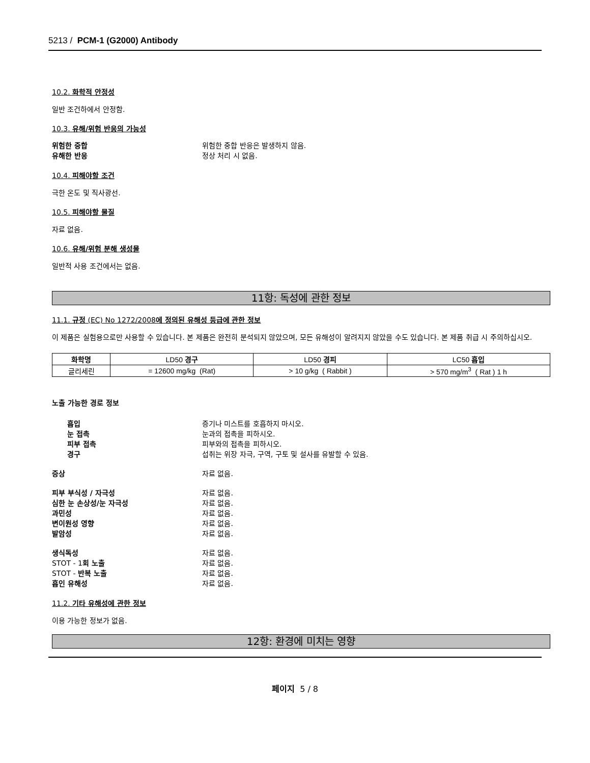5213 / PCM-1 (G2000) Antibody
10.2. 화학적 안정성
일반 조건하에서 안정함.
10.3. 유해/위험 반응의 가능성
위험한 중합 위험한 중합 반응은 발생하지 않음. 유해한 반응 정상 처리 시 없음.
10.4. 피해야할 조건
극한 온도 및 직사광선.
10.5. 피해야할 물질
자료 없음.
10.6. 유해/위험 분해 생성물
일반적 사용 조건에서는 없음.
11항: 독성에 관한 정보
11.1. 규정 (EC) No 1272/2008에 정의된 유해성 등급에 관한 정보
이 제품은 실험용으로만 사용할 수 있습니다. 본 제품은 완전히 분석되지 않았으며, 모든 유해성이 알려지지 않았을 수도 있습니다. 본 제품 취급 시 주의하십시오.
| 화학명 | LD50 경구 | LD50 경피 | LC50 흡입 |
| --- | --- | --- | --- |
| 글리세린 | = 12600 mg/kg (Rat) | > 10 g/kg ( Rabbit ) | > 570 mg/m<sup>3</sup> ( Rat ) 1 h |
노출 가능한 경로 정보
흡입 증기나 미스트를 호흡하지 마시오. 눈 접촉 눈과의 접촉을 피하시오. 피부 접촉 피부와의 접촉을 피하시오. 경구 섭취는 위장 자극, 구역, 구토 및 설사를 유발할 수 있음.
증상 자료 없음.
피부 부식성 / 자극성 자료 없음. 심한 눈 손상성/눈 자극성 자료 없음. 과민성 자료 없음. 변이원성 영향 자료 없음. 발암성 자료 없음.
생식독성 자료 없음. STOT - 1회 노출 자료 없음. STOT - 반복 노출 자료 없음. 흡인 유해성 자료 없음.
11.2. 기타 유해성에 관한 정보
이용 가능한 정보가 없음.
12항: 환경에 미치는 영향
페이지 5 / 8